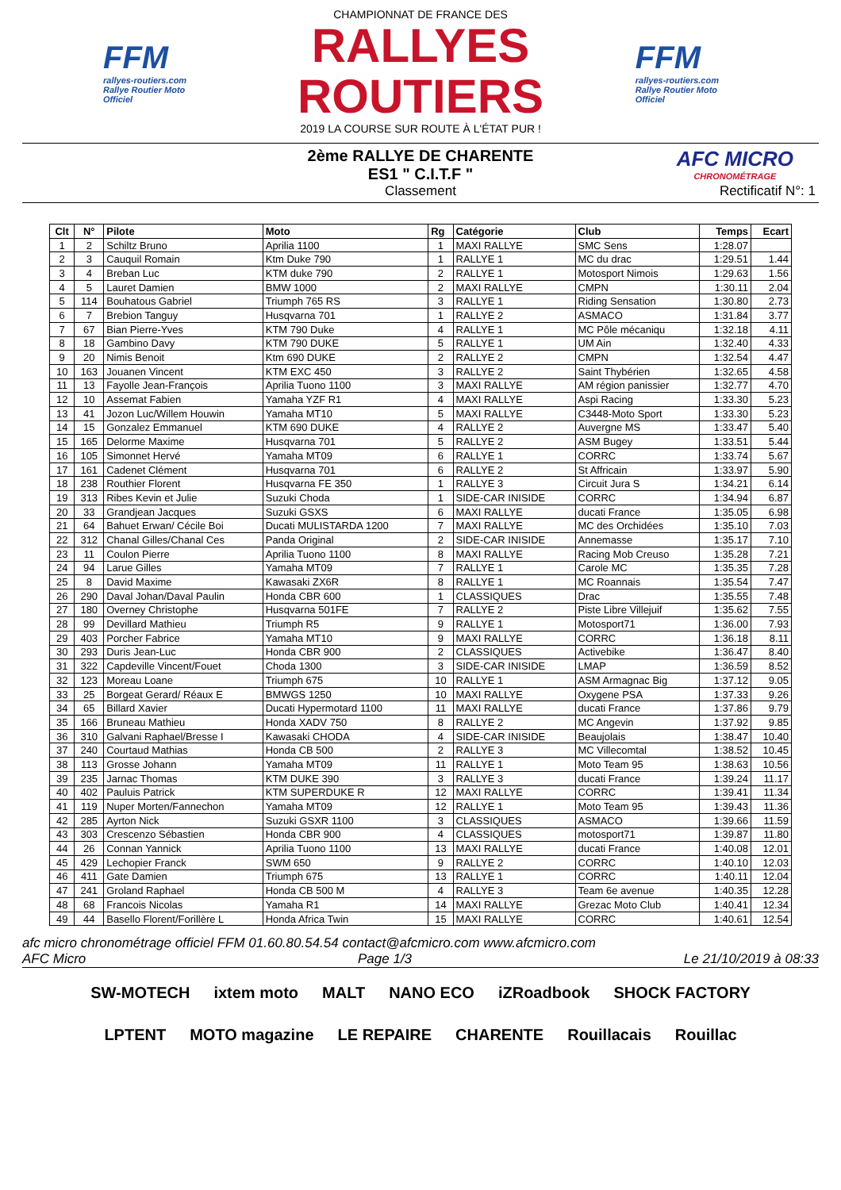FFM
rallyes-routiers.com
Rallye Routier Moto Officiel
CHAMPIONNAT DE FRANCE DES
RALLYES ROUTIERS
2019 LA COURSE SUR ROUTE À L'ÉTAT PUR !
FFM
rallyes-routiers.com
Rallye Routier Moto Officiel
2ème RALLYE DE CHARENTE
ES1 " C.I.T.F "
Classement
AFC MICRO
CHRONOMÉTRAGE
Rectificatif N°: 1
| Clt | N° | Pilote | Moto | Rg | Catégorie | Club | Temps | Ecart |
| --- | --- | --- | --- | --- | --- | --- | --- | --- |
| 1 | 2 | Schiltz Bruno | Aprilia 1100 | 1 | MAXI RALLYE | SMC Sens | 1:28.07 | |
| 2 | 3 | Cauquil Romain | Ktm Duke 790 | 1 | RALLYE 1 | MC du drac | 1:29.51 | 1.44 |
| 3 | 4 | Breban Luc | KTM duke 790 | 2 | RALLYE 1 | Motosport Nimois | 1:29.63 | 1.56 |
| 4 | 5 | Lauret Damien | BMW 1000 | 2 | MAXI RALLYE | CMPN | 1:30.11 | 2.04 |
| 5 | 114 | Bouhatous Gabriel | Triumph 765 RS | 3 | RALLYE 1 | Riding Sensation | 1:30.80 | 2.73 |
| 6 | 7 | Brebion Tanguy | Husqvarna 701 | 1 | RALLYE 2 | ASMACO | 1:31.84 | 3.77 |
| 7 | 67 | Bian Pierre-Yves | KTM 790 Duke | 4 | RALLYE 1 | MC Pôle mécaniqu | 1:32.18 | 4.11 |
| 8 | 18 | Gambino Davy | KTM 790 DUKE | 5 | RALLYE 1 | UM Ain | 1:32.40 | 4.33 |
| 9 | 20 | Nimis Benoit | Ktm 690 DUKE | 2 | RALLYE 2 | CMPN | 1:32.54 | 4.47 |
| 10 | 163 | Jouanen Vincent | KTM EXC 450 | 3 | RALLYE 2 | Saint Thybérien | 1:32.65 | 4.58 |
| 11 | 13 | Fayolle Jean-François | Aprilia Tuono 1100 | 3 | MAXI RALLYE | AM région panissier | 1:32.77 | 4.70 |
| 12 | 10 | Assemat Fabien | Yamaha YZF R1 | 4 | MAXI RALLYE | Aspi Racing | 1:33.30 | 5.23 |
| 13 | 41 | Jozon Luc/Willem Houwin | Yamaha MT10 | 5 | MAXI RALLYE | C3448-Moto Sport | 1:33.30 | 5.23 |
| 14 | 15 | Gonzalez Emmanuel | KTM 690 DUKE | 4 | RALLYE 2 | Auvergne MS | 1:33.47 | 5.40 |
| 15 | 165 | Delorme Maxime | Husqvarna 701 | 5 | RALLYE 2 | ASM Bugey | 1:33.51 | 5.44 |
| 16 | 105 | Simonnet Hervé | Yamaha MT09 | 6 | RALLYE 1 | CORRC | 1:33.74 | 5.67 |
| 17 | 161 | Cadenet Clément | Husqvarna 701 | 6 | RALLYE 2 | St Affricain | 1:33.97 | 5.90 |
| 18 | 238 | Routhier Florent | Husqvarna FE 350 | 1 | RALLYE 3 | Circuit Jura S | 1:34.21 | 6.14 |
| 19 | 313 | Ribes Kevin et Julie | Suzuki Choda | 1 | SIDE-CAR INISIDE | CORRC | 1:34.94 | 6.87 |
| 20 | 33 | Grandjean Jacques | Suzuki GSXS | 6 | MAXI RALLYE | ducati France | 1:35.05 | 6.98 |
| 21 | 64 | Bahuet Erwan/ Cécile Boi | Ducati MULISTARDA 1200 | 7 | MAXI RALLYE | MC des Orchidées | 1:35.10 | 7.03 |
| 22 | 312 | Chanal Gilles/Chanal Ces | Panda Original | 2 | SIDE-CAR INISIDE | Annemasse | 1:35.17 | 7.10 |
| 23 | 11 | Coulon Pierre | Aprilia Tuono 1100 | 8 | MAXI RALLYE | Racing Mob Creuso | 1:35.28 | 7.21 |
| 24 | 94 | Larue Gilles | Yamaha MT09 | 7 | RALLYE 1 | Carole MC | 1:35.35 | 7.28 |
| 25 | 8 | David Maxime | Kawasaki ZX6R | 8 | RALLYE 1 | MC Roannais | 1:35.54 | 7.47 |
| 26 | 290 | Daval Johan/Daval Paulin | Honda CBR 600 | 1 | CLASSIQUES | Drac | 1:35.55 | 7.48 |
| 27 | 180 | Overney Christophe | Husqvarna 501FE | 7 | RALLYE 2 | Piste Libre Villejuif | 1:35.62 | 7.55 |
| 28 | 99 | Devillard Mathieu | Triumph R5 | 9 | RALLYE 1 | Motosport71 | 1:36.00 | 7.93 |
| 29 | 403 | Porcher Fabrice | Yamaha MT10 | 9 | MAXI RALLYE | CORRC | 1:36.18 | 8.11 |
| 30 | 293 | Duris Jean-Luc | Honda CBR 900 | 2 | CLASSIQUES | Activebike | 1:36.47 | 8.40 |
| 31 | 322 | Capdeville Vincent/Fouet | Choda 1300 | 3 | SIDE-CAR INISIDE | LMAP | 1:36.59 | 8.52 |
| 32 | 123 | Moreau Loane | Triumph 675 | 10 | RALLYE 1 | ASM Armagnac Big | 1:37.12 | 9.05 |
| 33 | 25 | Borgeat Gerard/ Réaux E | BMWGS 1250 | 10 | MAXI RALLYE | Oxygene PSA | 1:37.33 | 9.26 |
| 34 | 65 | Billard Xavier | Ducati Hypermotard 1100 | 11 | MAXI RALLYE | ducati France | 1:37.86 | 9.79 |
| 35 | 166 | Bruneau Mathieu | Honda XADV 750 | 8 | RALLYE 2 | MC Angevin | 1:37.92 | 9.85 |
| 36 | 310 | Galvani Raphael/Bresse I | Kawasaki CHODA | 4 | SIDE-CAR INISIDE | Beaujolais | 1:38.47 | 10.40 |
| 37 | 240 | Courtaud Mathias | Honda CB 500 | 2 | RALLYE 3 | MC Villecomtal | 1:38.52 | 10.45 |
| 38 | 113 | Grosse Johann | Yamaha MT09 | 11 | RALLYE 1 | Moto Team 95 | 1:38.63 | 10.56 |
| 39 | 235 | Jarnac Thomas | KTM DUKE 390 | 3 | RALLYE 3 | ducati France | 1:39.24 | 11.17 |
| 40 | 402 | Pauluis Patrick | KTM SUPERDUKE R | 12 | MAXI RALLYE | CORRC | 1:39.41 | 11.34 |
| 41 | 119 | Nuper Morten/Fannechon | Yamaha MT09 | 12 | RALLYE 1 | Moto Team 95 | 1:39.43 | 11.36 |
| 42 | 285 | Ayrton Nick | Suzuki GSXR 1100 | 3 | CLASSIQUES | ASMACO | 1:39.66 | 11.59 |
| 43 | 303 | Crescenzo Sébastien | Honda CBR 900 | 4 | CLASSIQUES | motosport71 | 1:39.87 | 11.80 |
| 44 | 26 | Connan Yannick | Aprilia Tuono 1100 | 13 | MAXI RALLYE | ducati France | 1:40.08 | 12.01 |
| 45 | 429 | Lechopier Franck | SWM 650 | 9 | RALLYE 2 | CORRC | 1:40.10 | 12.03 |
| 46 | 411 | Gate Damien | Triumph 675 | 13 | RALLYE 1 | CORRC | 1:40.11 | 12.04 |
| 47 | 241 | Groland Raphael | Honda CB 500 M | 4 | RALLYE 3 | Team 6e avenue | 1:40.35 | 12.28 |
| 48 | 68 | Francois Nicolas | Yamaha R1 | 14 | MAXI RALLYE | Grezac Moto Club | 1:40.41 | 12.34 |
| 49 | 44 | Basello Florent/Forillère L | Honda Africa Twin | 15 | MAXI RALLYE | CORRC | 1:40.61 | 12.54 |
afc micro chronométrage officiel FFM 01.60.80.54.54 contact@afcmicro.com www.afcmicro.com
AFC Micro Page 1/3 Le 21/10/2019 à 08:33
SW-MOTECH ixtem moto MALT NANO ECO iZRoadbook SHOCK FACTORY LPTENT MOTO magazine LE REPAIRE CHARENTE Rouillacais Rouillac